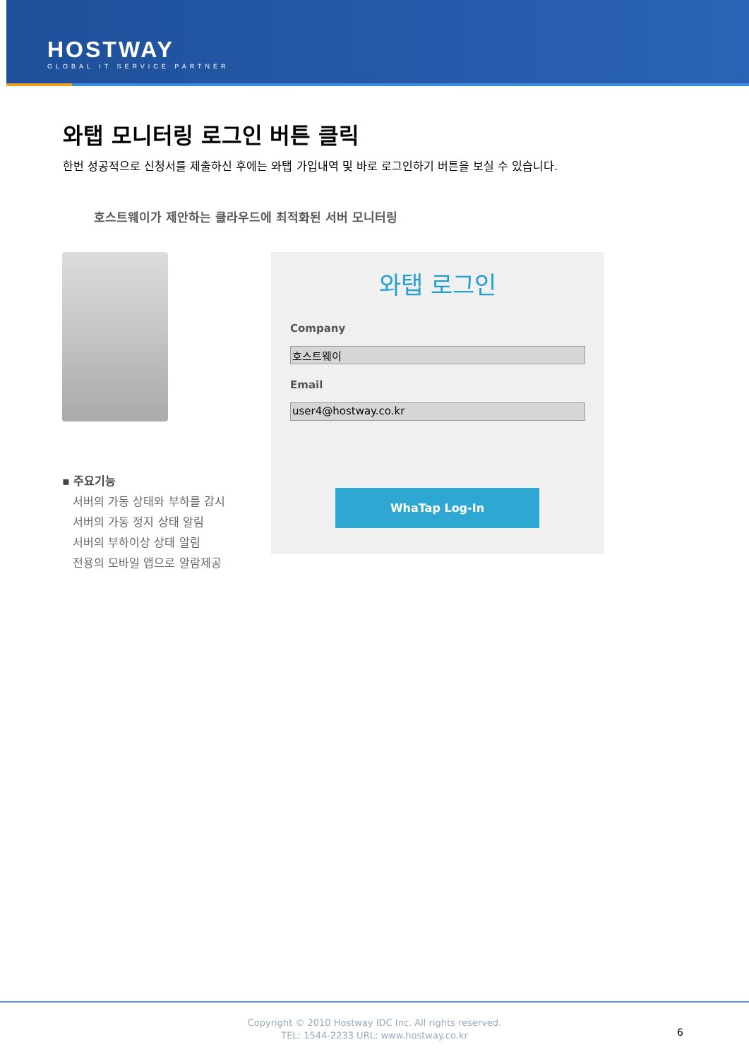HOSTWAY
GLOBAL IT SERVICE PARTNER
와탭 모니터링 로그인 버튼 클릭
한번 성공적으로 신청서를 제출하신 후에는 와탭 가입내역 및 바로 로그인하기 버튼을 보실 수 있습니다.
호스트웨이가 제안하는 클라우드에 최적화된 서버 모니터링
▪ 주요기능
서버의 가동 상태와 부하를 감시
서버의 가동 정지 상태 알림
서버의 부하이상 상태 알림
전용의 모바일 앱으로 알람제공
와탭 로그인
Company
호스트웨이
Email
user4@hostway.co.kr
WhaTap Log-In
Copyright © 2010 Hostway IDC Inc. All rights reserved.
TEL: 1544-2233 URL: www.hostway.co.kr
6